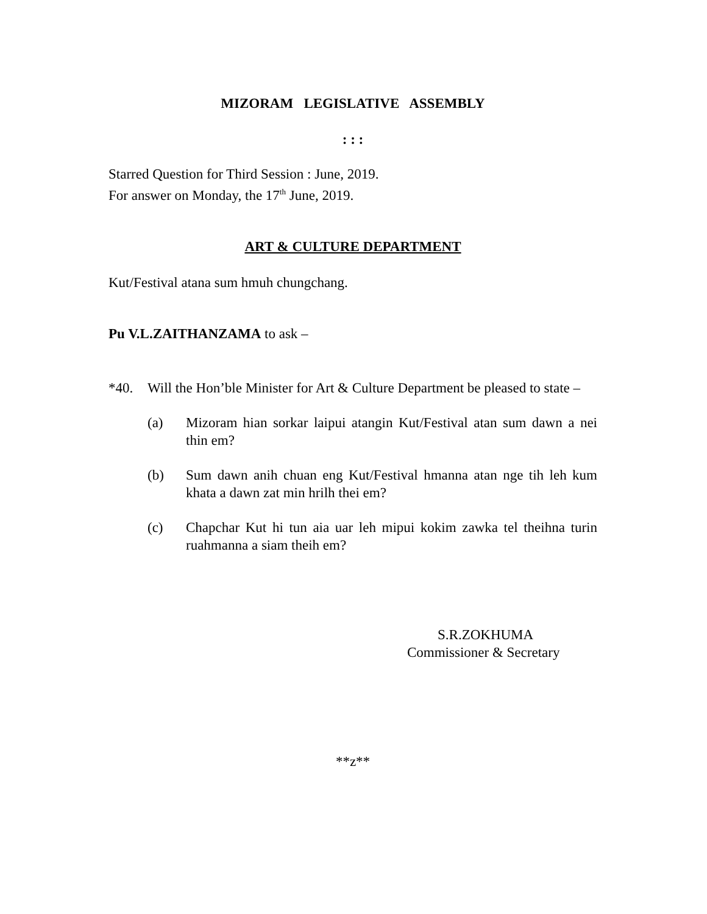MIZORAM LEGISLATIVE ASSEMBLY
: : :
Starred Question for Third Session : June, 2019.
For answer on Monday, the 17<sup>th</sup> June, 2019.
ART & CULTURE DEPARTMENT
Kut/Festival atana sum hmuh chungchang.
Pu V.L.ZAITHANZAMA to ask –
*40. Will the Hon’ble Minister for Art & Culture Department be pleased to state –
(a) Mizoram hian sorkar laipui atangin Kut/Festival atan sum dawn a nei thin em?
(b) Sum dawn anih chuan eng Kut/Festival hmanna atan nge tih leh kum khata a dawn zat min hrilh thei em?
(c) Chapchar Kut hi tun aia uar leh mipui kokim zawka tel theihna turin ruahmanna a siam theih em?
S.R.ZOKHUMA
Commissioner & Secretary
**z**